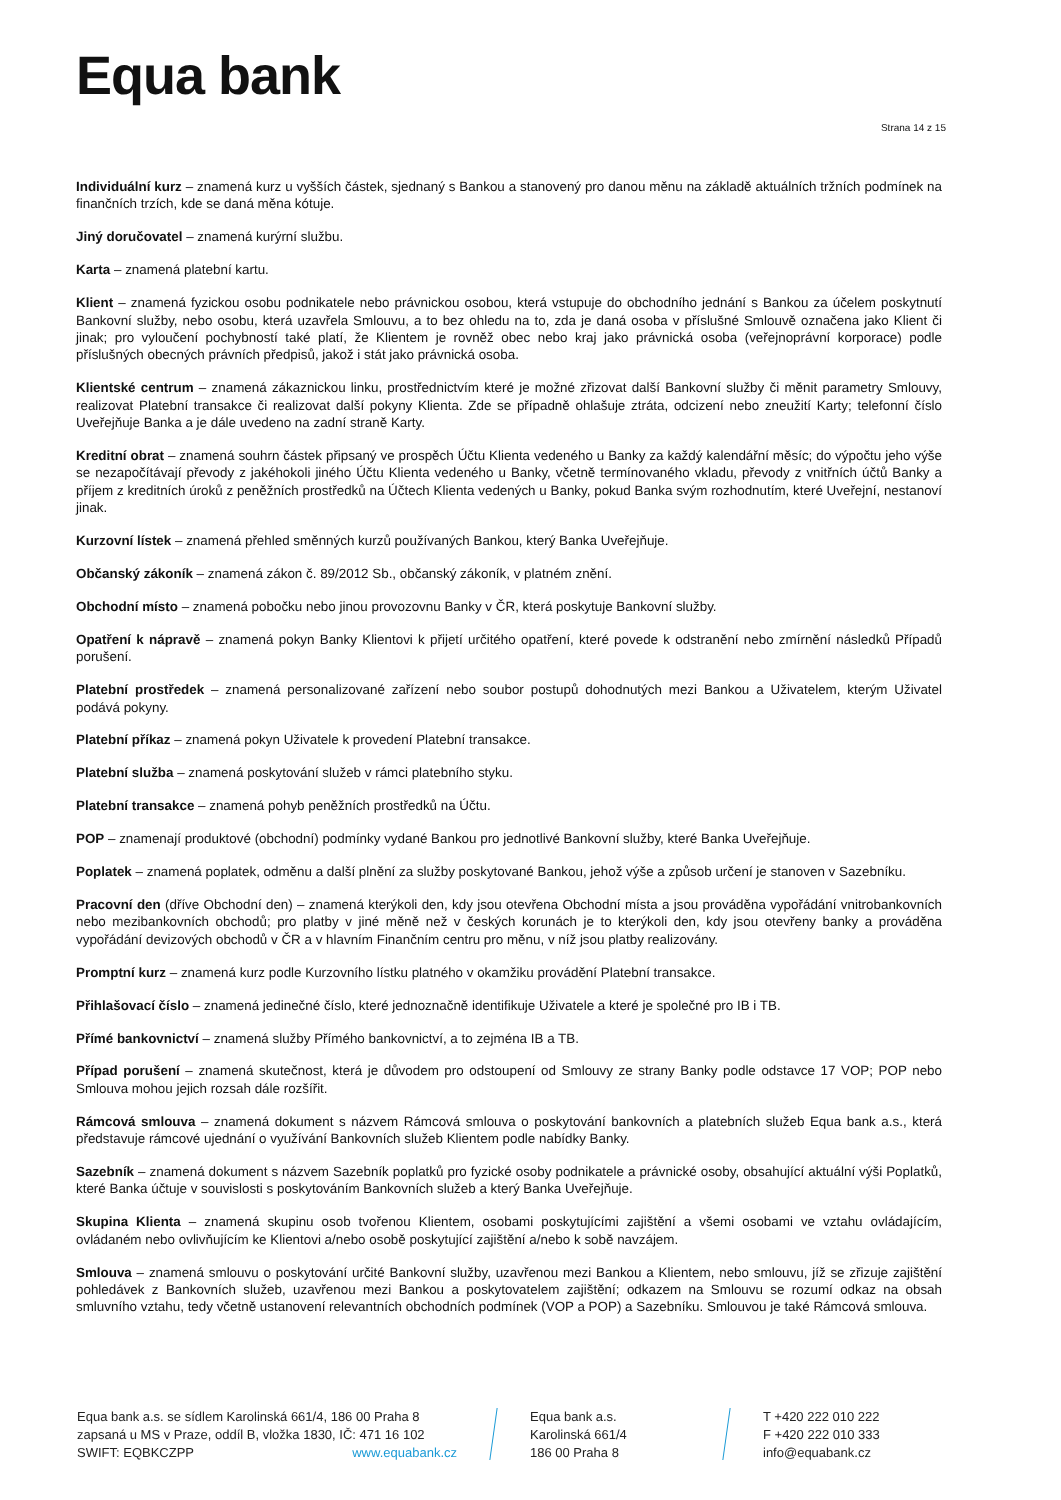Equa bank
Strana 14 z 15
Individuální kurz – znamená kurz u vyšších částek, sjednaný s Bankou a stanovený pro danou měnu na základě aktuálních tržních podmínek na finančních trzích, kde se daná měna kótuje.
Jiný doručovatel – znamená kurýrní službu.
Karta – znamená platební kartu.
Klient – znamená fyzickou osobu podnikatele nebo právnickou osobou, která vstupuje do obchodního jednání s Bankou za účelem poskytnutí Bankovní služby, nebo osobu, která uzavřela Smlouvu, a to bez ohledu na to, zda je daná osoba v příslušné Smlouvě označena jako Klient či jinak; pro vyloučení pochybností také platí, že Klientem je rovněž obec nebo kraj jako právnická osoba (veřejnoprávní korporace) podle příslušných obecných právních předpisů, jakož i stát jako právnická osoba.
Klientské centrum – znamená zákaznickou linku, prostřednictvím které je možné zřizovat další Bankovní služby či měnit parametry Smlouvy, realizovat Platební transakce či realizovat další pokyny Klienta. Zde se případně ohlašuje ztráta, odcizení nebo zneužití Karty; telefonní číslo Uveřejňuje Banka a je dále uvedeno na zadní straně Karty.
Kreditní obrat – znamená souhrn částek připsaný ve prospěch Účtu Klienta vedeného u Banky za každý kalendářní měsíc; do výpočtu jeho výše se nezapočítávají převody z jakéhokoli jiného Účtu Klienta vedeného u Banky, včetně termínovaného vkladu, převody z vnitřních účtů Banky a příjem z kreditních úroků z peněžních prostředků na Účtech Klienta vedených u Banky, pokud Banka svým rozhodnutím, které Uveřejní, nestanoví jinak.
Kurzovní lístek – znamená přehled směnných kurzů používaných Bankou, který Banka Uveřejňuje.
Občanský zákoník – znamená zákon č. 89/2012 Sb., občanský zákoník, v platném znění.
Obchodní místo – znamená pobočku nebo jinou provozovnu Banky v ČR, která poskytuje Bankovní služby.
Opatření k nápravě – znamená pokyn Banky Klientovi k přijetí určitého opatření, které povede k odstranění nebo zmírnění následků Případů porušení.
Platební prostředek – znamená personalizované zařízení nebo soubor postupů dohodnutých mezi Bankou a Uživatelem, kterým Uživatel podává pokyny.
Platební příkaz – znamená pokyn Uživatele k provedení Platební transakce.
Platební služba – znamená poskytování služeb v rámci platebního styku.
Platební transakce – znamená pohyb peněžních prostředků na Účtu.
POP – znamenají produktové (obchodní) podmínky vydané Bankou pro jednotlivé Bankovní služby, které Banka Uveřejňuje.
Poplatek – znamená poplatek, odměnu a další plnění za služby poskytované Bankou, jehož výše a způsob určení je stanoven v Sazebníku.
Pracovní den (dříve Obchodní den) – znamená kterýkoli den, kdy jsou otevřena Obchodní místa a jsou prováděna vypořádání vnitrobankovních nebo mezibankovních obchodů; pro platby v jiné měně než v českých korunách je to kterýkoli den, kdy jsou otevřeny banky a prováděna vypořádání devizových obchodů v ČR a v hlavním Finančním centru pro měnu, v níž jsou platby realizovány.
Promptní kurz – znamená kurz podle Kurzovního lístku platného v okamžiku provádění Platební transakce.
Přihlašovací číslo – znamená jedinečné číslo, které jednoznačně identifikuje Uživatele a které je společné pro IB i TB.
Přímé bankovnictví – znamená služby Přímého bankovnictví, a to zejména IB a TB.
Případ porušení – znamená skutečnost, která je důvodem pro odstoupení od Smlouvy ze strany Banky podle odstavce 17 VOP; POP nebo Smlouva mohou jejich rozsah dále rozšířit.
Rámcová smlouva – znamená dokument s názvem Rámcová smlouva o poskytování bankovních a platebních služeb Equa bank a.s., která představuje rámcové ujednání o využívání Bankovních služeb Klientem podle nabídky Banky.
Sazebník – znamená dokument s názvem Sazebník poplatků pro fyzické osoby podnikatele a právnické osoby, obsahující aktuální výši Poplatků, které Banka účtuje v souvislosti s poskytováním Bankovních služeb a který Banka Uveřejňuje.
Skupina Klienta – znamená skupinu osob tvořenou Klientem, osobami poskytujícími zajištění a všemi osobami ve vztahu ovládajícím, ovládaném nebo ovlivňujícím ke Klientovi a/nebo osobě poskytující zajištění a/nebo k sobě navzájem.
Smlouva – znamená smlouvu o poskytování určité Bankovní služby, uzavřenou mezi Bankou a Klientem, nebo smlouvu, jíž se zřizuje zajištění pohledávek z Bankovních služeb, uzavřenou mezi Bankou a poskytovatelem zajištění; odkazem na Smlouvu se rozumí odkaz na obsah smluvního vztahu, tedy včetně ustanovení relevantních obchodních podmínek (VOP a POP) a Sazebníku. Smlouvou je také Rámcová smlouva.
Equa bank a.s. se sídlem Karolinská 661/4, 186 00 Praha 8
zapsaná u MS v Praze, oddíl B, vložka 1830, IČ: 471 16 102
SWIFT: EQBKCZPP www.equabank.cz
Equa bank a.s.
Karolinská 661/4
186 00 Praha 8
T +420 222 010 222
F +420 222 010 333
info@equabank.cz